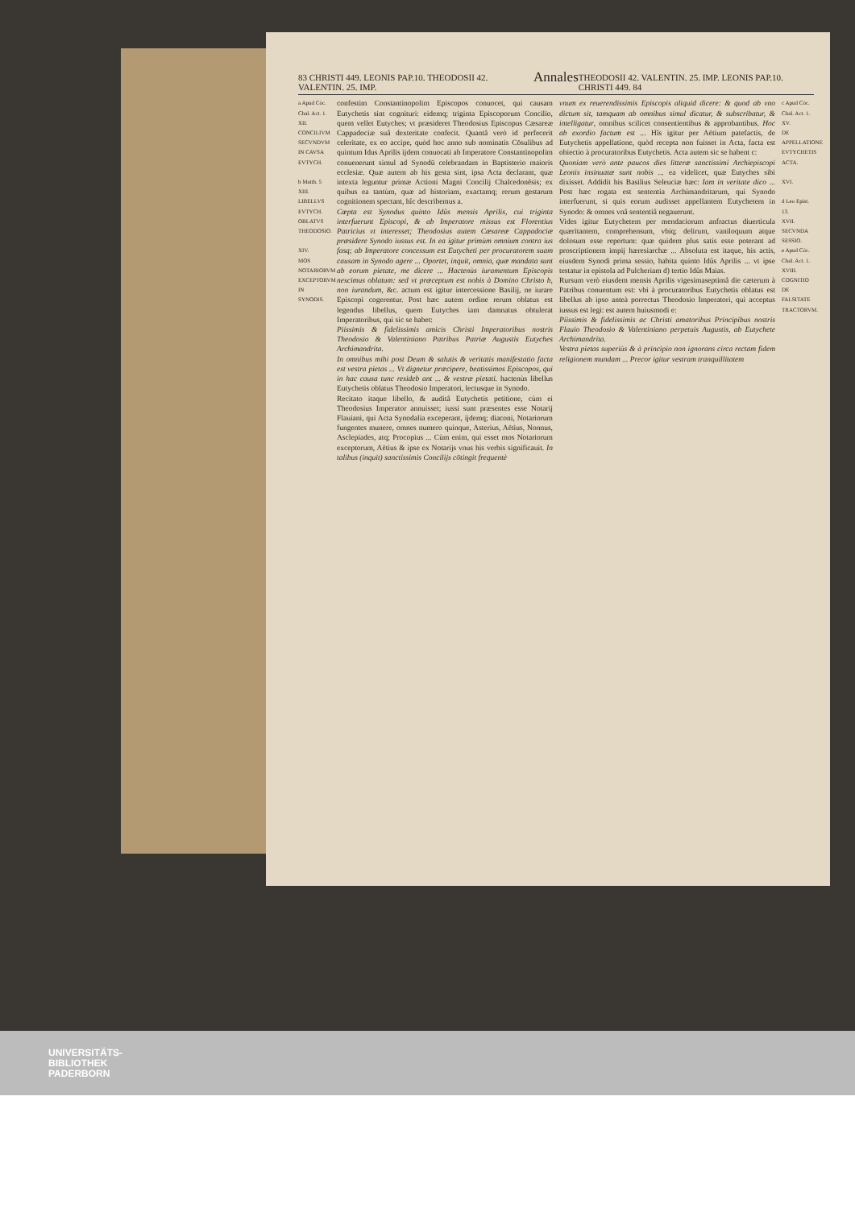83 CHRISTI 449. LEONIS PAP.10. THEODOSII 42. VALENTIN. 25. IMP. Annales THEODOSII 42. VALENTIN. 25. IMP. LEONIS PAP.10. CHRISTI 449. 84
a Apud Cōc. Chal. Act. 1.
XII.
CONCILIVM SECVNDVM IN CAVSA EVTYCH.
b Matth. 5
XIII.
LIBELLVS EVTYCH. OBLATVS THEODOSIO.
XIV.
MOS NOTARIORVM EXCEPTORVM IN SYNODIS.
confestim Constantinopolim Episcopos conuocet, qui causam Eutychetis sint cognituri: eidemq; triginta Episcoporum Concilio, quem vellet Eutyches; vt præsideret Theodosius Episcopus Cæsareæ Cappadociæ suâ dexteritate confecit. Quantâ verò id perfecerit celeritate, ex eo accipe, quòd hoc anno sub nominatis Cōsulibus ad quintum Idus Aprilis ijdem conuocati ab Imperatore Constantinopolim conuenerunt simul ad Synodū celebrandam in Baptisterio maioris ecclesiæ. Quæ autem ab his gesta sint, ipsa Acta declarant, quæ intexta leguntur primæ Actioni Magni Concilij Chalcedonēsis; ex quibus ea tantùm, quæ ad historiam, exactamq; rerum gestarum cognitionem spectant, hîc describemus a.
Cœpta est Synodus quinto Idûs mensis Aprilis, cui triginta interfuerunt Episcopi, & ab Imperatore missus est Florentius Patricius vt interesset; Theodosius autem Cæsareæ Cappadociæ præsidere Synodo iussus est. In ea igitur primùm omnium contra ius fasq; ab Imperatore concessum est Eutycheti per procuratorem suam causam in Synodo agere ... Oportet, inquit, omnia, quæ mandata sunt ab eorum pietate, me dicere ... Hactenùs iuramentum Episcopis nescimus oblatum: sed vt præceptum est nobis à Domino Christo b, non iurandum, &c. actum est igitur intercessione Basilij, ne iurare Episcopi cogerentur. Post hæc autem ordine rerum oblatus est legendus libellus, quem Eutyches iam damnatus obtulerat Imperatoribus, qui sic se habet:
Piissimis & fidelissimis amicis Christi Imperatoribus nostris Theodosio & Valentiniano Patribus Patriæ Augustis Eutyches Archimandrita.
In omnibus mihi post Deum & salutis & veritatis manifestatio facta est vestra pietas ... Vt dignetur præcipere, beatissimos Episcopos, qui in hac causa tunc resideb ant ... & vestræ pietati. hactenùs libellus Eutychetis oblatus Theodosio Imperatori, lectusque in Synodo.
Recitato itaque libello, & auditâ Eutychetis petitione, cùm ei Theodosius Imperator annuisset; iussi sunt præsentes esse Notarij Flauiani, qui Acta Synodalia exceperant, ijdemq; diaconi, Notariorum fungentes munere, omnes numero quinque, Asterius, Aëtius, Nonnus, Asclepiades, atq; Procopius ... Cùm enim, qui esset mos Notariorum exceptorum, Aëtius & ipse ex Notarijs vnus his verbis significauit. In talibus (inquit) sanctissimis Concilijs cōtingit frequentè
vnum ex reuerendissimis Episcopis aliquid dicere: & quod ab vno dictum sit, tamquam ab omnibus simul dicatur, & subscribatur, & intelligatur, omnibus scilicet consentientibus & approbantibus. Hoc ab exordio factum est ... Hîs igitur per Aëtium patefactis, de Eutychetis appellatione, quòd recepta non fuisset in Acta, facta est obiectio à procuratoribus Eutychetis. Acta autem sic se habent c:
Quoniam verò ante paucos dies litteræ sanctissimi Archiepiscopi Leonis insinuatæ sunt nobis ... ea videlicet, quæ Eutyches sibi dixisset. Addidit his Basilius Seleuciæ hæc: Iam in veritate dico ... Post hæc rogata est sententia Archimandritarum, qui Synodo interfuerunt, si quis eorum audisset appellantem Eutychetem in Synodo: & omnes vnâ sententiâ negauerunt.
Vides igitur Eutychetem per mendaciorum anfractus diuerticula quæritantem, comprehensum, vbiq; delirum, vaniloquum atque dolosum esse repertum: quæ quidem plus satis esse poterant ad proscriptionem impij hæresiarchæ ... Absoluta est itaque, his actis, eiusdem Synodi prima sessio, habita quinto Idûs Aprilis ... vt ipse testatur in epistola ad Pulcheriam d) tertio Idûs Maias.
Rursum verò eiusdem mensis Aprilis vigesimaseptimâ die cæterum à Patribus conuentum est: vbi à procuratoribus Eutychetis oblatus est libellus ab ipso anteà porrectus Theodosio Imperatori, qui acceptus iussus est legi: est autem huiusmodi e:
Piissimis & fidelissimis ac Christi amatoribus Principibus nostris Flauio Theodosio & Valentiniano perpetuis Augustis, ab Eutychete Archimandrita.
Vestra pietas superiùs & à principio non ignorans circa rectam fidem religionem mundam ... Precor igitur vestram tranquillitatem
c Apud Cōc. Chal. Act. 1.
XV.
DE APPELLATIONE EVTYCHETIS ACTA.
XVI.
d Leo Epist. 13.
XVII.
SECVNDA SESSIO.
e Apud Cōc. Chal. Act. 1.
XVIII.
COGNITIO DE FALSITATE TRACTORVM.
UNIVERSITÄTS-
BIBLIOTHEK
PADERBORN